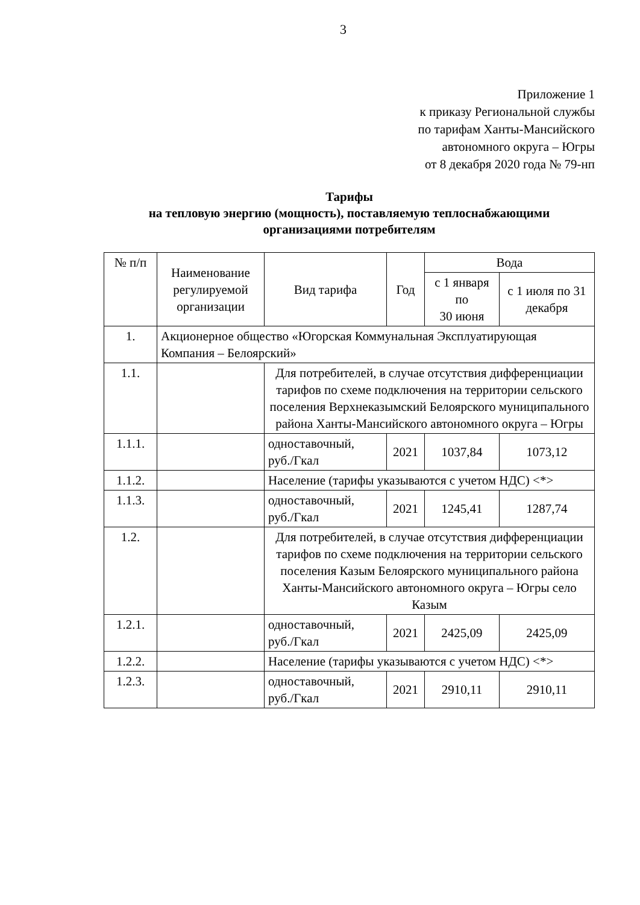3
Приложение 1
к приказу Региональной службы
по тарифам Ханты-Мансийского
автономного округа – Югры
от 8 декабря 2020 года № 79-нп
Тарифы
на тепловую энергию (мощность), поставляемую теплоснабжающими организациями потребителям
| № п/п | Наименование регулируемой организации | Вид тарифа | Год | Вода | |
| --- | --- | --- | --- | --- | --- |
| | | | | с 1 января по 30 июня | с 1 июля по 31 декабря |
| 1. | Акционерное общество «Югорская Коммунальная Эксплуатирующая Компания – Белоярский» | | | | |
| 1.1. | | Для потребителей, в случае отсутствия дифференциации тарифов по схеме подключения на территории сельского поселения Верхнеказымский Белоярского муниципального района Ханты-Мансийского автономного округа – Югры | | | |
| 1.1.1. | | одноставочный, руб./Гкал | 2021 | 1037,84 | 1073,12 |
| 1.1.2. | | Население (тарифы указываются с учетом НДС) <*> | | | |
| 1.1.3. | | одноставочный, руб./Гкал | 2021 | 1245,41 | 1287,74 |
| 1.2. | | Для потребителей, в случае отсутствия дифференциации тарифов по схеме подключения на территории сельского поселения Казым Белоярского муниципального района Ханты-Мансийского автономного округа – Югры село Казым | | | |
| 1.2.1. | | одноставочный, руб./Гкал | 2021 | 2425,09 | 2425,09 |
| 1.2.2. | | Население (тарифы указываются с учетом НДС) <*> | | | |
| 1.2.3. | | одноставочный, руб./Гкал | 2021 | 2910,11 | 2910,11 |